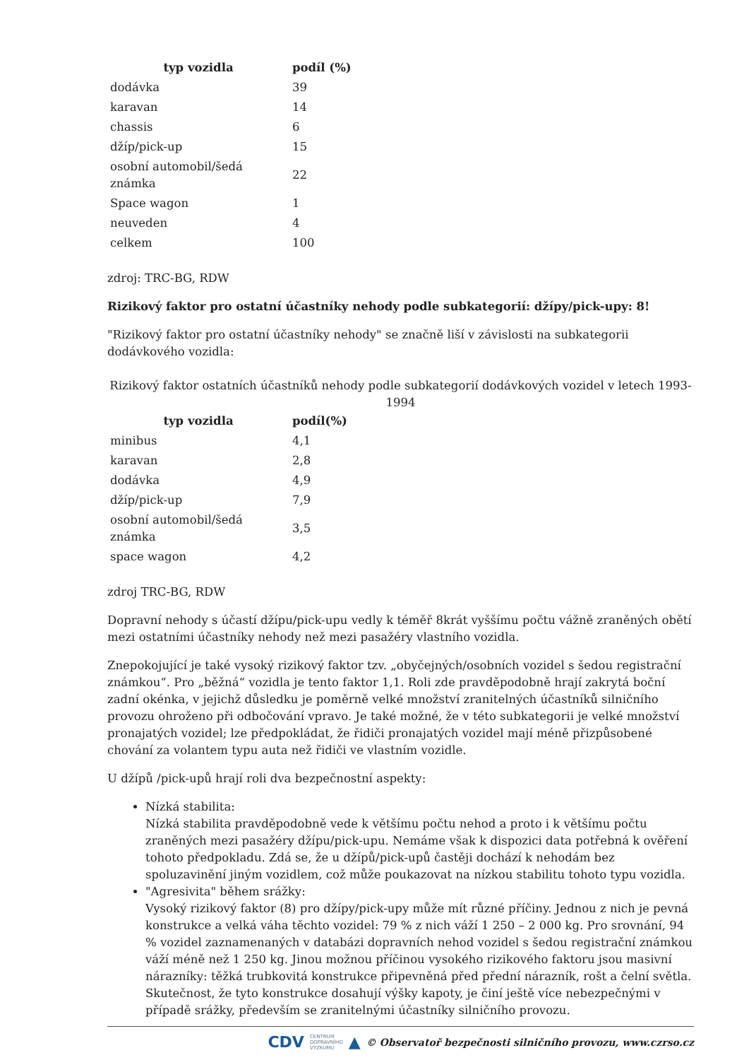| typ vozidla | podíl (%) |
| --- | --- |
| dodávka | 39 |
| karavan | 14 |
| chassis | 6 |
| džíp/pick-up | 15 |
| osobní automobil/šedá známka | 22 |
| Space wagon | 1 |
| neuveden | 4 |
| celkem | 100 |
zdroj: TRC-BG, RDW
Rizikový faktor pro ostatní účastníky nehody podle subkategorií: džípy/pick-upy: 8!
"Rizikový faktor pro ostatní účastníky nehody" se značně liší v závislosti na subkategorii dodávkového vozidla:
Rizikový faktor ostatních účastníků nehody podle subkategorií dodávkových vozidel v letech 1993-1994
| typ vozidla | podíl(%) |
| --- | --- |
| minibus | 4,1 |
| karavan | 2,8 |
| dodávka | 4,9 |
| džíp/pick-up | 7,9 |
| osobní automobil/šedá známka | 3,5 |
| space wagon | 4,2 |
zdroj TRC-BG, RDW
Dopravní nehody s účastí džípu/pick-upu vedly k téměř 8krát vyššímu počtu vážně zraněných obětí mezi ostatními účastníky nehody než mezi pasažéry vlastního vozidla.
Znepokojující je také vysoký rizikový faktor tzv. „obyčejných/osobních vozidel s šedou registrační známkou“. Pro „běžná“ vozidla je tento faktor 1,1. Roli zde pravděpodobně hrají zakrytá boční zadní okénka, v jejichž důsledku je poměrně velké množství zranitelných účastníků silničního provozu ohroženo při odbočování vpravo. Je také možné, že v této subkategorii je velké množství pronajatých vozidel; lze předpokládat, že řidiči pronajatých vozidel mají méně přizpůsobené chování za volantem typu auta než řidiči ve vlastním vozidle.
U džípů /pick-upů hrají roli dva bezpečnostní aspekty:
Nízká stabilita:
Nízká stabilita pravděpodobně vede k většímu počtu nehod a proto i k většímu počtu zraněných mezi pasažéry džípu/pick-upu. Nemáme však k dispozici data potřebná k ověření tohoto předpokladu. Zdá se, že u džípů/pick-upů častěji dochází k nehodám bez spoluzavinění jiným vozidlem, což může poukazovat na nízkou stabilitu tohoto typu vozidla.
"Agresivita" během srážky:
Vysoký rizikový faktor (8) pro džípy/pick-upy může mít různé příčiny. Jednou z nich je pevná konstrukce a velká váha těchto vozidel: 79 % z nich váží 1 250 – 2 000 kg. Pro srovnání, 94 % vozidel zaznamenaných v databázi dopravních nehod vozidel s šedou registrační známkou váží méně než 1 250 kg. Jinou možnou příčinou vysokého rizikového faktoru jsou masivní nárazníky: těžká trubkovitá konstrukce připevněná před přední nárazník, rošt a čelní světla. Skutečnost, že tyto konstrukce dosahují výšky kapoty, je činí ještě více nebezpečnými v případě srážky, především se zranitelnými účastníky silničního provozu.
CDV CENTRUM
DOPRAVNÍHO
VÝZKUMU ▲ © Observatoř bezpečnosti silničního provozu, www.czrso.cz